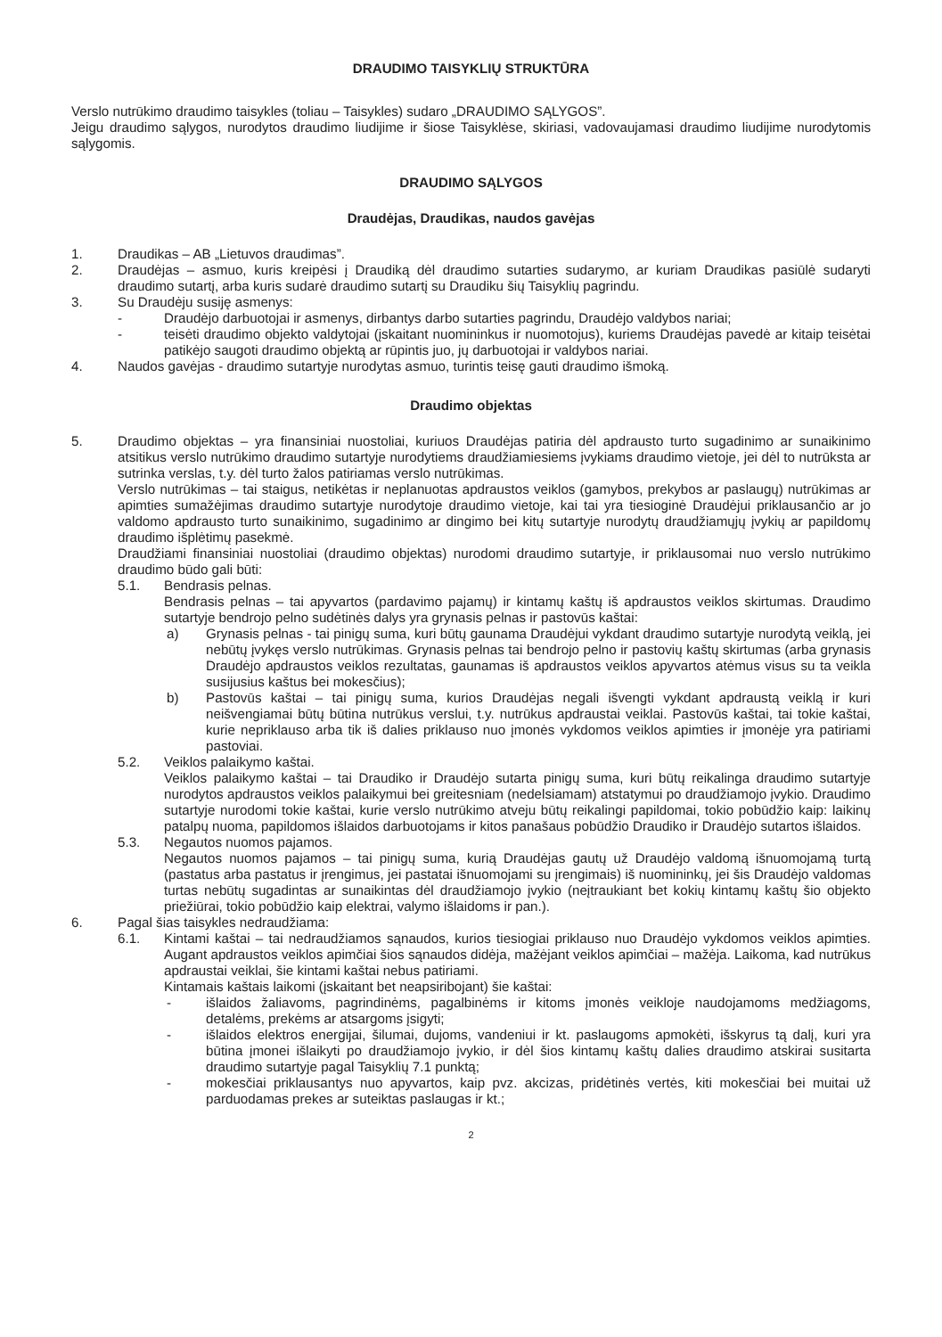DRAUDIMO TAISYKLIŲ STRUKTŪRA
Verslo nutrūkimo draudimo taisykles (toliau – Taisykles) sudaro „DRAUDIMO SĄLYGOS”.
Jeigu draudimo sąlygos, nurodytos draudimo liudijime ir šiose Taisyklėse, skiriasi, vadovaujamasi draudimo liudijime nurodytomis sąlygomis.
DRAUDIMO SĄLYGOS
Draudėjas, Draudikas, naudos gavėjas
1. Draudikas – AB „Lietuvos draudimas”.
2. Draudėjas – asmuo, kuris kreipėsi į Draudiką dėl draudimo sutarties sudarymo, ar kuriam Draudikas pasiūlė sudaryti draudimo sutartį, arba kuris sudarė draudimo sutartį su Draudiku šių Taisyklių pagrindu.
3. Su Draudėju susiję asmenys:
- Draudėjo darbuotojai ir asmenys, dirbantys darbo sutarties pagrindu, Draudėjo valdybos nariai;
- teisėti draudimo objekto valdytojai (įskaitant nuomininkus ir nuomotojus), kuriems Draudėjas pavedė ar kitaip teisėtai patikėjo saugoti draudimo objektą ar rūpintis juo, jų darbuotojai ir valdybos nariai.
4. Naudos gavėjas - draudimo sutartyje nurodytas asmuo, turintis teisę gauti draudimo išmoką.
Draudimo objektas
5. Draudimo objektas – yra finansiniai nuostoliai, kuriuos Draudėjas patiria dėl apdrausto turto sugadinimo ar sunaikinimo atsitikus verslo nutrūkimo draudimo sutartyje nurodytiems draudžiamiesiems įvykiams draudimo vietoje, jei dėl to nutrūksta ar sutrinka verslas, t.y. dėl turto žalos patiriamas verslo nutrūkimas.
Verslo nutrūkimas – tai staigus, netikėtas ir neplanuotas apdraustos veiklos (gamybos, prekybos ar paslaugų) nutrūkimas ar apimties sumažėjimas draudimo sutartyje nurodytoje draudimo vietoje, kai tai yra tiesioginė Draudėjui priklausančio ar jo valdomo apdrausto turto sunaikinimo, sugadinimo ar dingimo bei kitų sutartyje nurodytų draudžiamųjų įvykių ar papildomų draudimo išplėtimų pasekmė.
Draudžiami finansiniai nuostoliai (draudimo objektas) nurodomi draudimo sutartyje, ir priklausomai nuo verslo nutrūkimo draudimo būdo gali būti:
5.1. Bendrasis pelnas.
Bendrasis pelnas – tai apyvartos (pardavimo pajamų) ir kintamų kaštų iš apdraustos veiklos skirtumas. Draudimo sutartyje bendrojo pelno sudėtinės dalys yra grynasis pelnas ir pastovūs kaštai:
a) Grynasis pelnas - tai pinigų suma, kuri būtų gaunama Draudėjui vykdant draudimo sutartyje nurodytą veiklą, jei nebūtų įvykęs verslo nutrūkimas. Grynasis pelnas tai bendrojo pelno ir pastovių kaštų skirtumas (arba grynasis Draudėjo apdraustos veiklos rezultatas, gaunamas iš apdraustos veiklos apyvartos atėmus visus su ta veikla susijusius kaštus bei mokesčius);
b) Pastovūs kaštai – tai pinigų suma, kurios Draudėjas negali išvengti vykdant apdraustą veiklą ir kuri neišvengiamai būtų būtina nutrūkus verslui, t.y. nutrūkus apdraustai veiklai. Pastovūs kaštai, tai tokie kaštai, kurie nepriklauso arba tik iš dalies priklauso nuo įmonės vykdomos veiklos apimties ir įmonėje yra patiriami pastoviai.
5.2. Veiklos palaikymo kaštai.
Veiklos palaikymo kaštai – tai Draudiko ir Draudėjo sutarta pinigų suma, kuri būtų reikalinga draudimo sutartyje nurodytos apdraustos veiklos palaikymui bei greitesniam (nedelsiamam) atstatymui po draudžiamojo įvykio. Draudimo sutartyje nurodomi tokie kaštai, kurie verslo nutrūkimo atveju būtų reikalingi papildomai, tokio pobūdžio kaip: laikinų patalpų nuoma, papildomos išlaidos darbuotojams ir kitos panašaus pobūdžio Draudiko ir Draudėjo sutartos išlaidos.
5.3. Negautos nuomos pajamos.
Negautos nuomos pajamos – tai pinigų suma, kurią Draudėjas gautų už Draudėjo valdomą išnuomojamą turtą (pastatus arba pastatus ir įrengimus, jei pastatai išnuomojami su įrengimais) iš nuomininkų, jei šis Draudėjo valdomas turtas nebūtų sugadintas ar sunaikintas dėl draudžiamojo įvykio (neįtraukiant bet kokių kintamų kaštų šio objekto priežiūrai, tokio pobūdžio kaip elektrai, valymo išlaidoms ir pan.).
6. Pagal šias taisykles nedraudžiama:
6.1. Kintami kaštai – tai nedraudžiamos sąnaudos, kurios tiesiogiai priklauso nuo Draudėjo vykdomos veiklos apimties. Augant apdraustos veiklos apimčiai šios sąnaudos didėja, mažėjant veiklos apimčiai – mažėja. Laikoma, kad nutrūkus apdraustai veiklai, šie kintami kaštai nebus patiriami.
Kintamais kaštais laikomi (įskaitant bet neapsiribojant) šie kaštai:
- išlaidos žaliavoms, pagrindinėms, pagalbinėms ir kitoms įmonės veikloje naudojamoms medžiagoms, detalėms, prekėms ar atsargoms įsigyti;
- išlaidos elektros energijai, šilumai, dujoms, vandeniui ir kt. paslaugoms apmokėti, išskyrus tą dalį, kuri yra būtina įmonei išlaikyti po draudžiamojo įvykio, ir dėl šios kintamų kaštų dalies draudimo atskirai susitarta draudimo sutartyje pagal Taisyklių 7.1 punktą;
- mokesčiai priklausantys nuo apyvartos, kaip pvz. akcizas, pridėtinės vertės, kiti mokesčiai bei muitai už parduodamas prekes ar suteiktas paslaugas ir kt.;
2